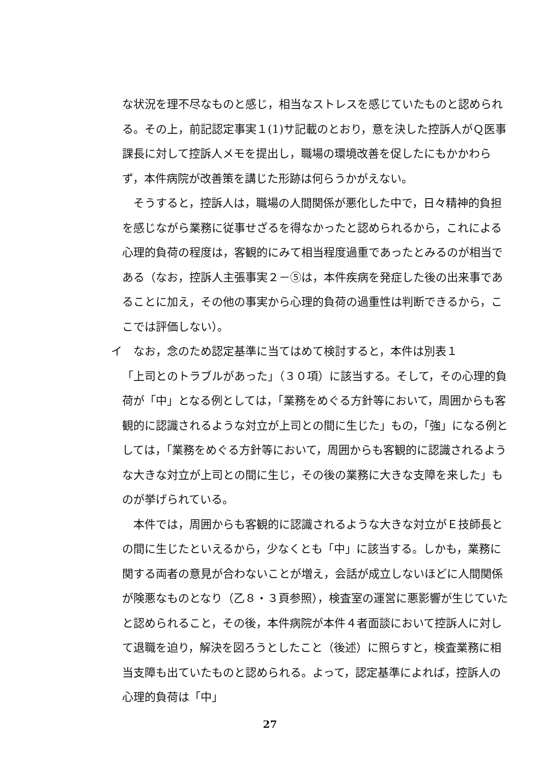な状況を理不尽なものと感じ，相当なストレスを感じていたものと認められる。その上，前記認定事実１(1)サ記載のとおり，意を決した控訴人がＱ医事課長に対して控訴人メモを提出し，職場の環境改善を促したにもかかわらず，本件病院が改善策を講じた形跡は何らうかがえない。
　そうすると，控訴人は，職場の人間関係が悪化した中で，日々精神的負担を感じながら業務に従事せざるを得なかったと認められるから，これによる心理的負荷の程度は，客観的にみて相当程度過重であったとみるのが相当である（なお，控訴人主張事実２－⑤は，本件疾病を発症した後の出来事であることに加え，その他の事実から心理的負荷の過重性は判断できるから，ここでは評価しない）。
イ　なお，念のため認定基準に当てはめて検討すると，本件は別表１
「上司とのトラブルがあった」（３０項）に該当する。そして，その心理的負荷が「中」となる例としては，「業務をめぐる方針等において，周囲からも客観的に認識されるような対立が上司との間に生じた」もの，「強」になる例としては，「業務をめぐる方針等において，周囲からも客観的に認識されるような大きな対立が上司との間に生じ，その後の業務に大きな支障を来した」ものが挙げられている。
　本件では，周囲からも客観的に認識されるような大きな対立がＥ技師長との間に生じたといえるから，少なくとも「中」に該当する。しかも，業務に関する両者の意見が合わないことが増え，会話が成立しないほどに人間関係が険悪なものとなり（乙８・３頁参照），検査室の運営に悪影響が生じていたと認められること，その後，本件病院が本件４者面談において控訴人に対して退職を迫り，解決を図ろうとしたこと（後述）に照らすと，検査業務に相当支障も出ていたものと認められる。よって，認定基準によれば，控訴人の心理的負荷は「中」
27